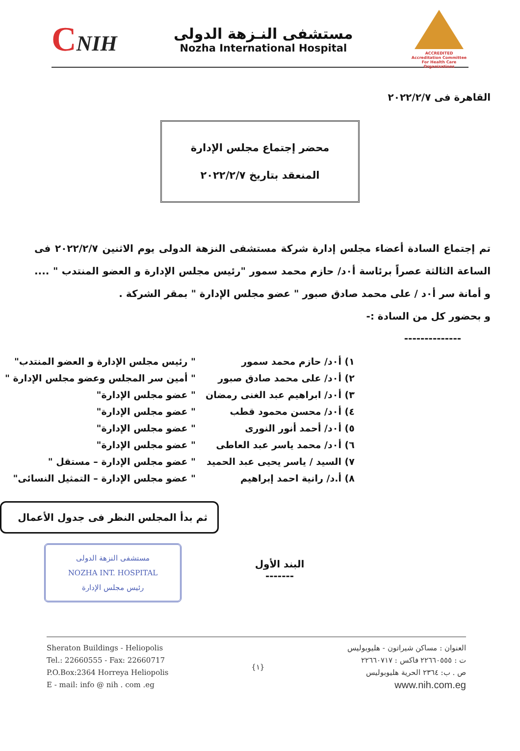CNIH
مستشفى النـزهة الدولى
Nozha International Hospital
ACCREDITED
Accreditation Committee
For Health Care Organizations
القاهرة فى ٢٠٢٢/٢/٧
محضر إجتماع مجلس الإدارة
المنعقد بتاريخ ٢٠٢٢/٢/٧
تم إجتماع السادة أعضاء مجلس إدارة شركة مستشفى النزهة الدولى يوم الاثنين ٢٠٢٢/٢/٧ فى الساعة الثالثة عصراً برئاسة أ٠د/ حازم محمد سمور "رئيس مجلس الإدارة و العضو المنتدب " .... و أمانة سر أ٠د / على محمد صادق صبور " عضو مجلس الإدارة " بمقر الشركة .
و بحضور كل من السادة :-
--------------
| ١) أ٠د/ حازم محمد سمور | " رئيس مجلس الإدارة و العضو المنتدب" |
| ٢) أ٠د/ على محمد صادق صبور | " أمين سر المجلس وعضو مجلس الإدارة " |
| ٣) أ٠د/ ابراهيم عبد الغنى رمضان | " عضو مجلس الإدارة" |
| ٤) أ٠د/ محسن محمود قطب | " عضو مجلس الإدارة" |
| ٥) أ٠د/ أحمد أنور النورى | " عضو مجلس الإدارة" |
| ٦) أ٠د/ محمد ياسر عبد العاطى | " عضو مجلس الإدارة" |
| ٧) السيد / ياسر يحيى عبد الحميد | " عضو مجلس الإدارة – مستقل " |
| ٨) أ.د/ رانية احمد إبراهيم | " عضو مجلس الإدارة – التمثيل النسائى" |
ثم بدأ المجلس النظر فى جدول الأعمال
مستشفى النزهة الدولى
NOZHA INT. HOSPITAL
رئيس مجلس الإدارة
البند الأول
-------
Sheraton Buildings - Heliopolis
Tel.: 22660555 - Fax: 22660717
P.O.Box:2364 Horreya Heliopolis
E - mail: info @ nih . com .eg
{١} العنوان : مساكن شيراتون - هليوبوليس
ت : ٢٢٦٦٠٥٥٥ فاكس : ٢٢٦٦٠٧١٧
ص . ب: ٢٣٦٤ الحرية هليوبوليس
www.nih.com.eg